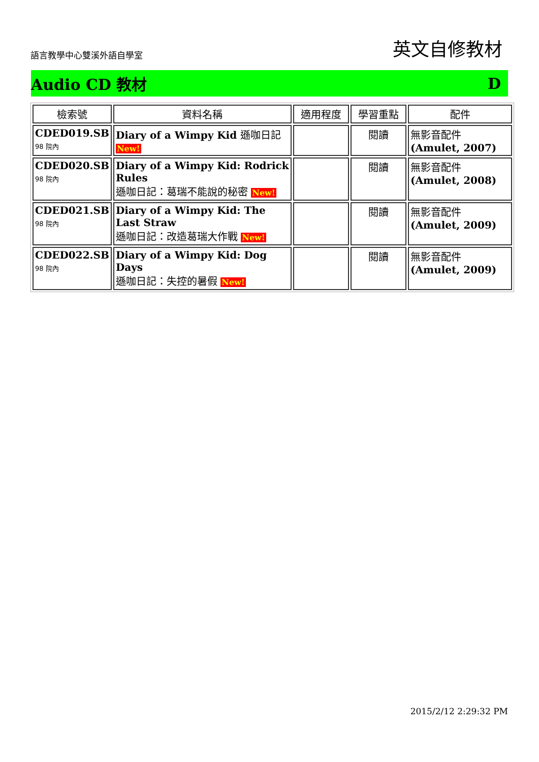語言教學中心雙溪外語自學室 英文自修教材
Audio CD 教材 D
| 檢索號 | 資料名稱 | 適用程度 | 學習重點 | 配件 |
| --- | --- | --- | --- | --- |
| CDED019.SB 98 院內 | Diary of a Wimpy Kid 遜咖日記 New! | | 閱讀 | 無影音配件 (Amulet, 2007) |
| CDED020.SB 98 院內 | Diary of a Wimpy Kid: Rodrick Rules 遜咖日記：葛瑞不能說的秘密 New! | | 閱讀 | 無影音配件 (Amulet, 2008) |
| CDED021.SB 98 院內 | Diary of a Wimpy Kid: The Last Straw 遜咖日記：改造葛瑞大作戰 New! | | 閱讀 | 無影音配件 (Amulet, 2009) |
| CDED022.SB 98 院內 | Diary of a Wimpy Kid: Dog Days 遜咖日記：失控的暑假 New! | | 閱讀 | 無影音配件 (Amulet, 2009) |
2015/2/12 2:29:32 PM